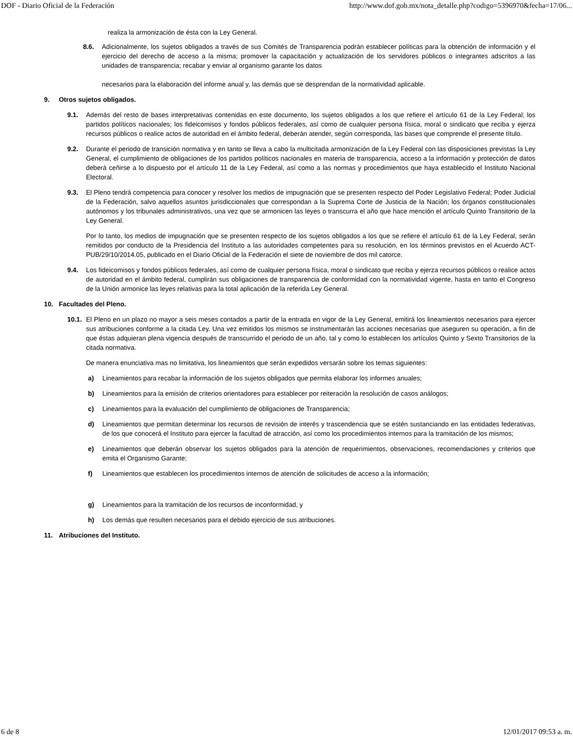DOF - Diario Oficial de la Federación http://www.dof.gob.mx/nota_detalle.php?codigo=5396970&fecha=17/06...
realiza la armonización de ésta con la Ley General.
8.6. Adicionalmente, los sujetos obligados a través de sus Comités de Transparencia podrán establecer políticas para la obtención de información y el ejercicio del derecho de acceso a la misma; promover la capacitación y actualización de los servidores públicos o integrantes adscritos a las unidades de transparencia; recabar y enviar al organismo garante los datos
necesarios para la elaboración del informe anual y, las demás que se desprendan de la normatividad aplicable.
9. Otros sujetos obligados.
9.1. Además del resto de bases interpretativas contenidas en este documento, los sujetos obligados a los que refiere el artículo 61 de la Ley Federal; los partidos políticos nacionales; los fideicomisos y fondos públicos federales, así como de cualquier persona física, moral o sindicato que reciba y ejerza recursos públicos o realice actos de autoridad en el ámbito federal, deberán atender, según corresponda, las bases que comprende el presente título.
9.2. Durante el periodo de transición normativa y en tanto se lleva a cabo la multicitada armonización de la Ley Federal con las disposiciones previstas la Ley General, el cumplimiento de obligaciones de los partidos políticos nacionales en materia de transparencia, acceso a la información y protección de datos deberá ceñirse a lo dispuesto por el artículo 11 de la Ley Federal, así como a las normas y procedimientos que haya establecido el Instituto Nacional Electoral.
9.3. El Pleno tendrá competencia para conocer y resolver los medios de impugnación que se presenten respecto del Poder Legislativo Federal; Poder Judicial de la Federación, salvo aquellos asuntos jurisdiccionales que correspondan a la Suprema Corte de Justicia de la Nación; los órganos constitucionales autónomos y los tribunales administrativos, una vez que se armonicen las leyes o transcurra el año que hace mención el artículo Quinto Transitorio de la Ley General.
Por lo tanto, los medios de impugnación que se presenten respecto de los sujetos obligados a los que se refiere el artículo 61 de la Ley Federal, serán remitidos por conducto de la Presidencia del Instituto a las autoridades competentes para su resolución, en los términos previstos en el Acuerdo ACT-PUB/29/10/2014.05, publicado en el Diario Oficial de la Federación el siete de noviembre de dos mil catorce.
9.4. Los fideicomisos y fondos públicos federales, así como de cualquier persona física, moral o sindicato que reciba y ejerza recursos públicos o realice actos de autoridad en el ámbito federal, cumplirán sus obligaciones de transparencia de conformidad con la normatividad vigente, hasta en tanto el Congreso de la Unión armonice las leyes relativas para la total aplicación de la referida Ley General.
10. Facultades del Pleno.
10.1.
El Pleno en un plazo no mayor a seis meses contados a partir de la entrada en vigor de la Ley General, emitirá los lineamientos necesarios para ejercer sus atribuciones conforme a la citada Ley. Una vez emitidos los mismos se instrumentarán las acciones necesarias que aseguren su operación, a fin de que éstas adquieran plena vigencia después de transcurrido el periodo de un año, tal y como lo establecen los artículos Quinto y Sexto Transitorios de la citada normativa.
De manera enunciativa mas no limitativa, los lineamientos que serán expedidos versarán sobre los temas siguientes:
a) Lineamientos para recabar la información de los sujetos obligados que permita elaborar los informes anuales;
b) Lineamientos para la emisión de criterios orientadores para establecer por reiteración la resolución de casos análogos;
c) Lineamientos para la evaluación del cumplimiento de obligaciones de Transparencia;
d) Lineamientos que permitan determinar los recursos de revisión de interés y trascendencia que se estén sustanciando en las entidades federativas, de los que conocerá el Instituto para ejercer la facultad de atracción, así como los procedimientos internos para la tramitación de los mismos;
e) Lineamientos que deberán observar los sujetos obligados para la atención de requerimientos, observaciones, recomendaciones y criterios que emita el Organismo Garante;
f) Lineamientos que establecen los procedimientos internos de atención de solicitudes de acceso a la información;
g) Lineamientos para la tramitación de los recursos de inconformidad, y
h) Los demás que resulten necesarios para el debido ejercicio de sus atribuciones.
11. Atribuciones del Instituto.
6 de 8 12/01/2017 09:53 a. m.